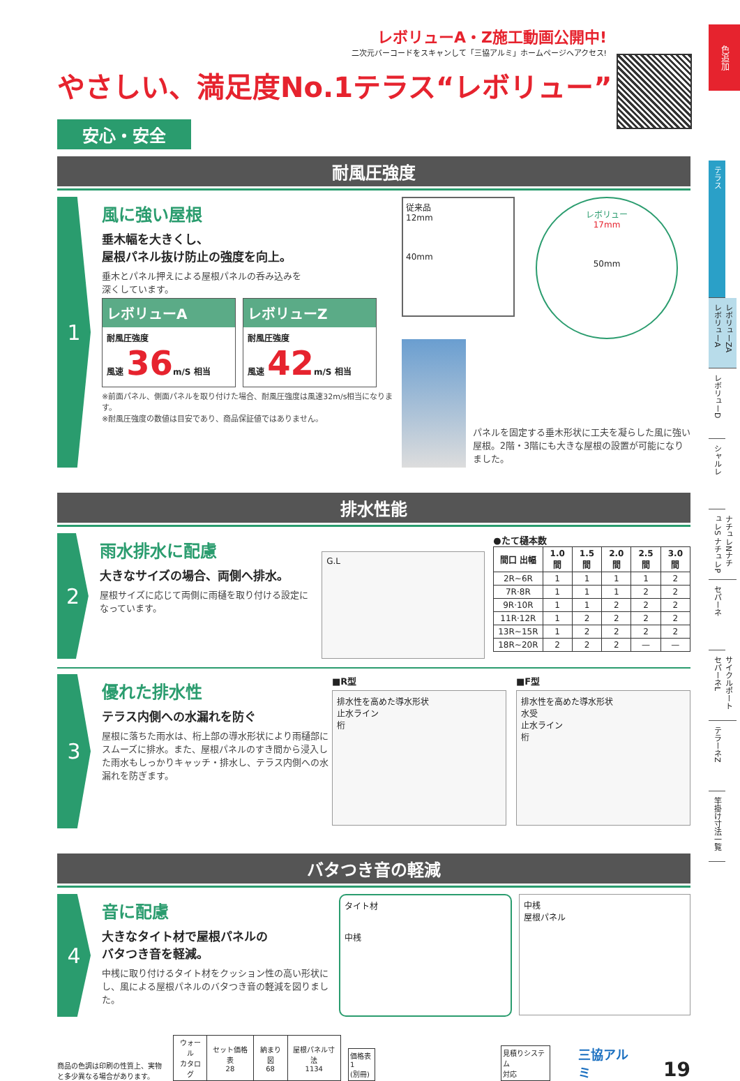色追加
レボリューA・Z施工動画公開中!
二次元バーコードをスキャンして「三協アルミ」ホームページへアクセス!
やさしい、満足度No.1テラス“レボリュー”
安心・安全
耐風圧強度
1
風に強い屋根
垂木幅を大きくし、
屋根パネル抜け防止の強度を向上。
垂木とパネル押えによる屋根パネルの呑み込みを
深くしています。
レボリューA
耐風圧強度
風速 36m/S 相当
レボリューZ
耐風圧強度
風速 42m/S 相当
※前面パネル、側面パネルを取り付けた場合、耐風圧強度は風速32m/s相当になります。
※耐風圧強度の数値は目安であり、商品保証値ではありません。
従来品
12mm
40mm
レボリュー
17mm
50mm
パネルを固定する垂木形状に工夫を凝らした風に強い屋根。2階・3階にも大きな屋根の設置が可能になりました。
排水性能
2
雨水排水に配慮
大きなサイズの場合、両側へ排水。
屋根サイズに応じて両側に雨樋を取り付ける設定になっています。
G.L
●たて樋本数
| 間口 出幅 | 1.0間 | 1.5間 | 2.0間 | 2.5間 | 3.0間 |
| --- | --- | --- | --- | --- | --- |
| 2R~6R | 1 | 1 | 1 | 1 | 2 |
| 7R·8R | 1 | 1 | 1 | 2 | 2 |
| 9R·10R | 1 | 1 | 2 | 2 | 2 |
| 11R·12R | 1 | 2 | 2 | 2 | 2 |
| 13R~15R | 1 | 2 | 2 | 2 | 2 |
| 18R~20R | 2 | 2 | 2 | — | — |
3
優れた排水性
テラス内側への水漏れを防ぐ
屋根に落ちた雨水は、桁上部の導水形状により雨樋部にスムーズに排水。また、屋根パネルのすき間から浸入した雨水もしっかりキャッチ・排水し、テラス内側への水漏れを防ぎます。
■R型
排水性を高めた導水形状
止水ライン
桁
■F型
排水性を高めた導水形状
水受
止水ライン
桁
バタつき音の軽減
4
音に配慮
大きなタイト材で屋根パネルの
バタつき音を軽減。
中桟に取り付けるタイト材をクッション性の高い形状にし、風による屋根パネルのバタつき音の軽減を図りました。
タイト材
中桟
中桟
屋根パネル
商品の色調は印刷の性質上、実物と多少異なる場合があります。
| ウォール カタログ | セット価格表 28 | 納まり図 68 | 屋根パネル寸法 1134 |
価格表1
(別冊)
見積りシステム
対応
三協アルミ
19
テラス
レボリューZA レボリューA
レボリューD
シャルレ
ナチュレNナチュレS ナチュレP
セパーネ
サイクルポートセパーネL
テラーネZ
竿掛け寸法一覧